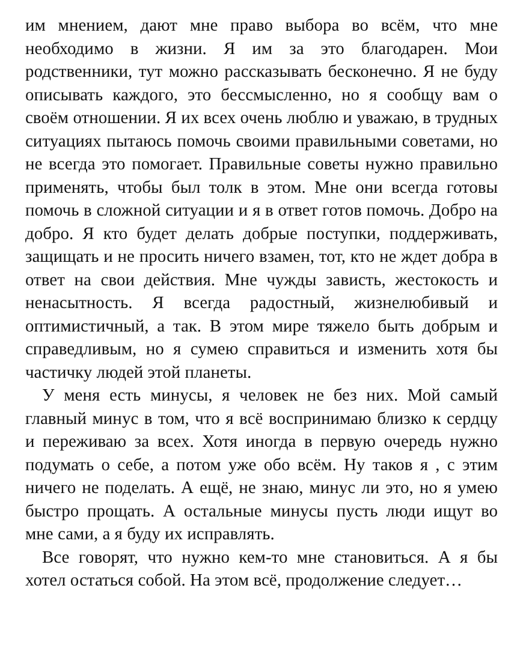им мнением, дают мне право выбора во всём, что мне необходимо в жизни. Я им за это благодарен. Мои родственники, тут можно рассказывать бесконечно. Я не буду описывать каждого, это бессмысленно, но я сообщу вам о своём отношении. Я их всех очень люблю и уважаю, в трудных ситуациях пытаюсь помочь своими правильными советами, но не всегда это помогает. Правильные советы нужно правильно применять, чтобы был толк в этом. Мне они всегда готовы помочь в сложной ситуации и я в ответ готов помочь. Добро на добро. Я кто будет делать добрые поступки, поддерживать, защищать и не просить ничего взамен, тот, кто не ждет добра в ответ на свои действия. Мне чужды зависть, жестокость и ненасытность. Я всегда радостный, жизнелюбивый и оптимистичный, а так. В этом мире тяжело быть добрым и справедливым, но я сумею справиться и изменить хотя бы частичку людей этой планеты.
У меня есть минусы, я человек не без них. Мой самый главный минус в том, что я всё воспринимаю близко к сердцу и переживаю за всех. Хотя иногда в первую очередь нужно подумать о себе, а потом уже обо всём. Ну таков я , с этим ничего не поделать. А ещё, не знаю, минус ли это, но я умею быстро прощать. А остальные минусы пусть люди ищут во мне сами, а я буду их исправлять.
Все говорят, что нужно кем-то мне становиться. А я бы хотел остаться собой. На этом всё, продолжение следует…